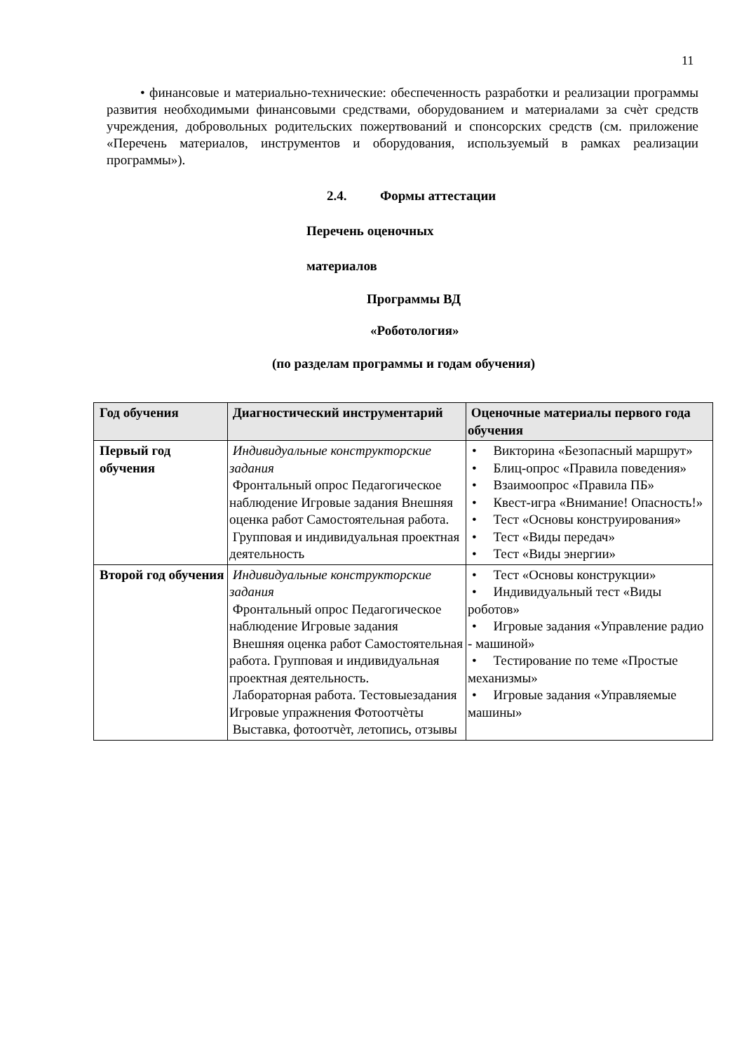11
• финансовые и материально-технические: обеспеченность разработки и реализации программы развития необходимыми финансовыми средствами, оборудованием и материалами за счѐт средств учреждения, добровольных родительских пожертвований и спонсорских средств (см. приложение «Перечень материалов, инструментов и оборудования, используемый в рамках реализации программы»).
2.4. Формы аттестации
Перечень оценочных
материалов
Программы ВД
«Роботология»
(по разделам программы и годам обучения)
| Год обучения | Диагностический инструментарий | Оценочные материалы первого года обучения |
| --- | --- | --- |
| Первый год обучения | Индивидуальные конструкторские задания Фронтальный опрос Педагогическое наблюдение Игровые задания Внешняя оценка работ Самостоятельная работа. Групповая и индивидуальная проектная деятельность | • Викторина «Безопасный маршрут» • Блиц-опрос «Правила поведения» • Взаимоопрос «Правила ПБ» • Квест-игра «Внимание! Опасность!» • Тест «Основы конструирования» • Тест «Виды передач» • Тест «Виды энергии» |
| Второй год обучения | Индивидуальные конструкторские задания Фронтальный опрос Педагогическое наблюдение Игровые задания Внешняя оценка работ Самостоятельная работа. Групповая и индивидуальная проектная деятельность. Лабораторная работа. Тестовыезадания Игровые упражнения Фотоотчѐты Выставка, фотоотчѐт, летопись, отзывы | • Тест «Основы конструкции» • Индивидуальный тест «Виды роботов» • Игровые задания «Управление радио - машиной» • Тестирование по теме «Простые механизмы» • Игровые задания «Управляемые машины» |